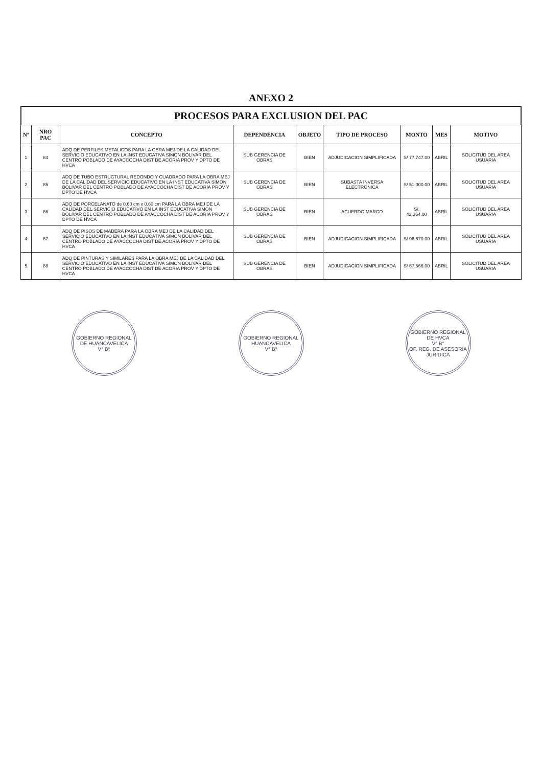ANEXO 2
PROCESOS PARA EXCLUSION DEL PAC
| Nº | NRO PAC | CONCEPTO | DEPENDENCIA | OBJETO | TIPO DE PROCESO | MONTO | MES | MOTIVO |
| --- | --- | --- | --- | --- | --- | --- | --- | --- |
| 1 | 84 | ADQ DE PERFILES METALICOS PARA LA OBRA MEJ DE LA CALIDAD DEL SERVICIO EDUCATIVO EN LA INST EDUCATIVA SIMON BOLIVAR DEL CENTRO POBLADO DE AYACCOCHA DIST DE ACORIA PROV Y DPTO DE HVCA | SUB GERENCIA DE OBRAS | BIEN | ADJUDICACION SIMPLIFICADA | S/ 77,747.00 | ABRIL | SOLICITUD DEL AREA USUARIA |
| 2 | 85 | ADQ DE TUBO ESTRUCTURAL REDONDO Y CUADRADO PARA LA OBRA MEJ DE LA CALIDAD DEL SERVICIO EDUCATIVO EN LA INST EDUCATIVA SIMON BOLIVAR DEL CENTRO POBLADO DE AYACCOCHA DIST DE ACORIA PROV Y DPTO DE HVCA | SUB GERENCIA DE OBRAS | BIEN | SUBASTA INVERSA ELECTRONICA | S/ 51,000.00 | ABRIL | SOLICITUD DEL AREA USUARIA |
| 3 | 86 | ADQ DE PORCELANATO de 0.60 cm x 0.60 cm PARA LA OBRA MEJ DE LA CALIDAD DEL SERVICIO EDUCATIVO EN LA INST EDUCATIVA SIMON BOLIVAR DEL CENTRO POBLADO DE AYACCOCHA DIST DE ACORIA PROV Y DPTO DE HVCA | SUB GERENCIA DE OBRAS | BIEN | ACUERDO MARCO | S/. 42,364.00 | ABRIL | SOLICITUD DEL AREA USUARIA |
| 4 | 87 | ADQ DE PISOS DE MADERA PARA LA OBRA MEJ DE LA CALIDAD DEL SERVICIO EDUCATIVO EN LA INST EDUCATIVA SIMON BOLIVAR DEL CENTRO POBLADO DE AYACCOCHA DIST DE ACORIA PROV Y DPTO DE HVCA | SUB GERENCIA DE OBRAS | BIEN | ADJUDICACION SIMPLIFICADA | S/ 96,670.00 | ABRIL | SOLICITUD DEL AREA USUARIA |
| 5 | 88 | ADQ DE PINTURAS Y SIMILARES PARA LA OBRA MEJ DE LA CALIDAD DEL SERVICIO EDUCATIVO EN LA INST EDUCATIVA SIMON BOLIVAR DEL CENTRO POBLADO DE AYACCOCHA DIST DE ACORIA PROV Y DPTO DE HVCA | SUB GERENCIA DE OBRAS | BIEN | ADJUDICACION SIMPLIFICADA | S/ 67,566.00 | ABRIL | SOLICITUD DEL AREA USUARIA |
GOBIERNO REGIONAL DE HUANCAVELICA
V° B°
GOBIERNO REGIONAL HUANCAVELICA
V° B°
GOBIERNO REGIONAL DE HVCA
V° B°
OF. REG. DE ASESORIA JURIDICA